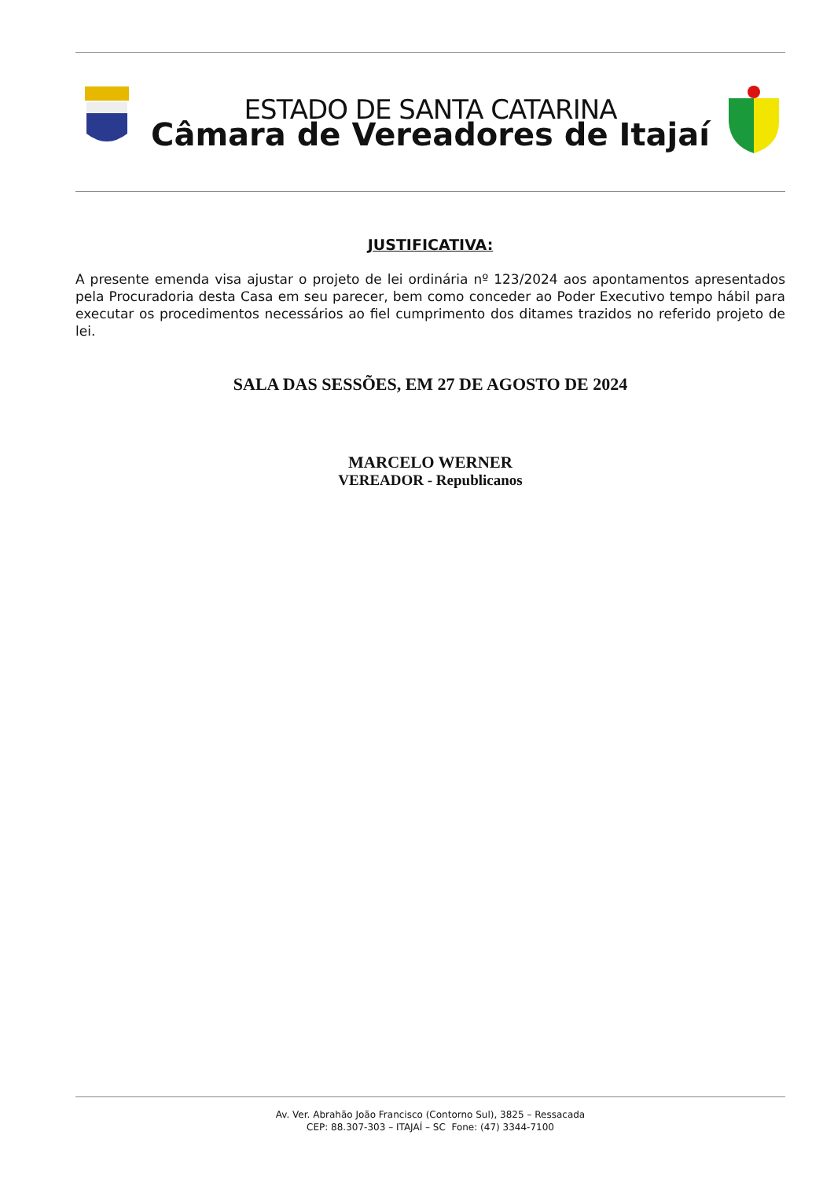ESTADO DE SANTA CATARINA
Câmara de Vereadores de Itajaí
JUSTIFICATIVA:
A presente emenda visa ajustar o projeto de lei ordinária nº 123/2024 aos apontamentos apresentados pela Procuradoria desta Casa em seu parecer, bem como conceder ao Poder Executivo tempo hábil para executar os procedimentos necessários ao fiel cumprimento dos ditames trazidos no referido projeto de lei.
SALA DAS SESSÕES, EM 27 DE AGOSTO DE 2024
MARCELO WERNER
VEREADOR - Republicanos
Av. Ver. Abrahão João Francisco (Contorno Sul), 3825 – Ressacada
CEP: 88.307-303 – ITAJAÍ – SC Fone: (47) 3344-7100